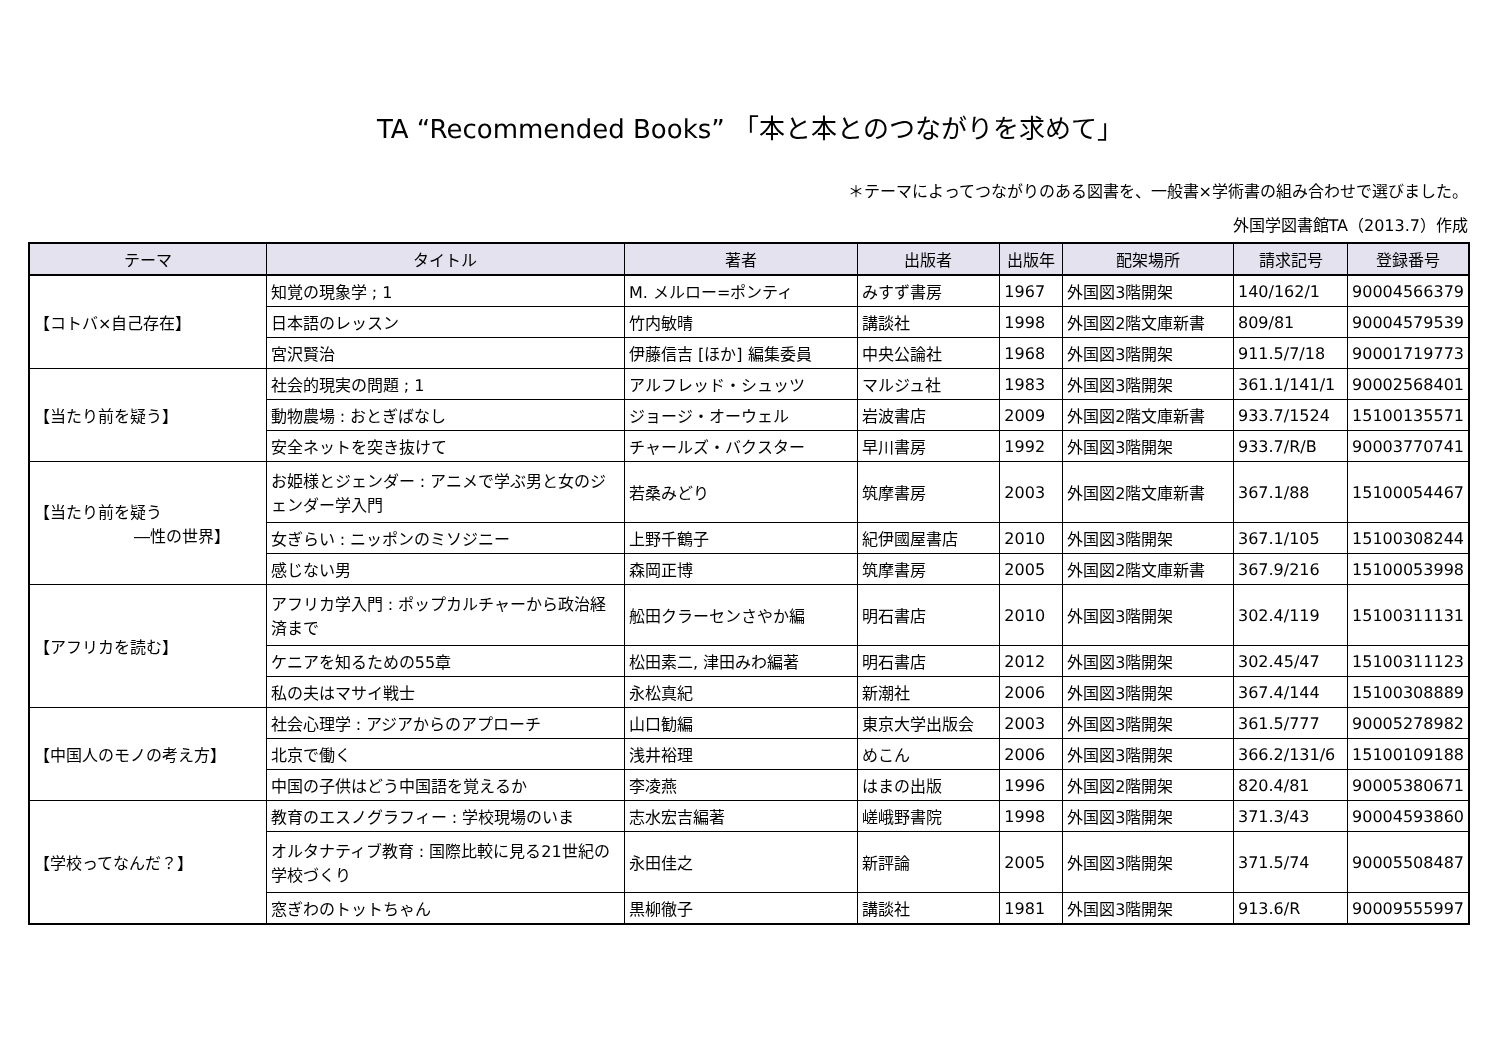TA “Recommended Books” 「本と本とのつながりを求めて」
＊テーマによってつながりのある図書を、一般書×学術書の組み合わせで選びました。
外国学図書館TA（2013.7）作成
| テーマ | タイトル | 著者 | 出版者 | 出版年 | 配架場所 | 請求記号 | 登録番号 |
| --- | --- | --- | --- | --- | --- | --- | --- |
| 【コトバ×自己存在】 | 知覚の現象学 ; 1 | M. メルロー=ポンティ | みすず書房 | 1967 | 外国図3階開架 | 140/162/1 | 90004566379 |
| | 日本語のレッスン | 竹内敏晴 | 講談社 | 1998 | 外国図2階文庫新書 | 809/81 | 90004579539 |
| | 宮沢賢治 | 伊藤信吉 [ほか] 編集委員 | 中央公論社 | 1968 | 外国図3階開架 | 911.5/7/18 | 90001719773 |
| 【当たり前を疑う】 | 社会的現実の問題 ; 1 | アルフレッド・シュッツ | マルジュ社 | 1983 | 外国図3階開架 | 361.1/141/1 | 90002568401 |
| | 動物農場 : おとぎばなし | ジョージ・オーウェル | 岩波書店 | 2009 | 外国図2階文庫新書 | 933.7/1524 | 15100135571 |
| | 安全ネットを突き抜けて | チャールズ・バクスター | 早川書房 | 1992 | 外国図3階開架 | 933.7/R/B | 90003770741 |
| 【当たり前を疑う ―性の世界】 | お姫様とジェンダー : アニメで学ぶ男と女のジェンダー学入門 | 若桑みどり | 筑摩書房 | 2003 | 外国図2階文庫新書 | 367.1/88 | 15100054467 |
| | 女ぎらい : ニッポンのミソジニー | 上野千鶴子 | 紀伊國屋書店 | 2010 | 外国図3階開架 | 367.1/105 | 15100308244 |
| | 感じない男 | 森岡正博 | 筑摩書房 | 2005 | 外国図2階文庫新書 | 367.9/216 | 15100053998 |
| 【アフリカを読む】 | アフリカ学入門 : ポップカルチャーから政治経済まで | 舩田クラーセンさやか編 | 明石書店 | 2010 | 外国図3階開架 | 302.4/119 | 15100311131 |
| | ケニアを知るための55章 | 松田素二, 津田みわ編著 | 明石書店 | 2012 | 外国図3階開架 | 302.45/47 | 15100311123 |
| | 私の夫はマサイ戦士 | 永松真紀 | 新潮社 | 2006 | 外国図3階開架 | 367.4/144 | 15100308889 |
| 【中国人のモノの考え方】 | 社会心理学 : アジアからのアプローチ | 山口勧編 | 東京大学出版会 | 2003 | 外国図3階開架 | 361.5/777 | 90005278982 |
| | 北京で働く | 浅井裕理 | めこん | 2006 | 外国図3階開架 | 366.2/131/6 | 15100109188 |
| | 中国の子供はどう中国語を覚えるか | 李凌燕 | はまの出版 | 1996 | 外国図2階開架 | 820.4/81 | 90005380671 |
| 【学校ってなんだ？】 | 教育のエスノグラフィー : 学校現場のいま | 志水宏吉編著 | 嵯峨野書院 | 1998 | 外国図3階開架 | 371.3/43 | 90004593860 |
| | オルタナティブ教育 : 国際比較に見る21世紀の学校づくり | 永田佳之 | 新評論 | 2005 | 外国図3階開架 | 371.5/74 | 90005508487 |
| | 窓ぎわのトットちゃん | 黒柳徹子 | 講談社 | 1981 | 外国図3階開架 | 913.6/R | 90009555997 |